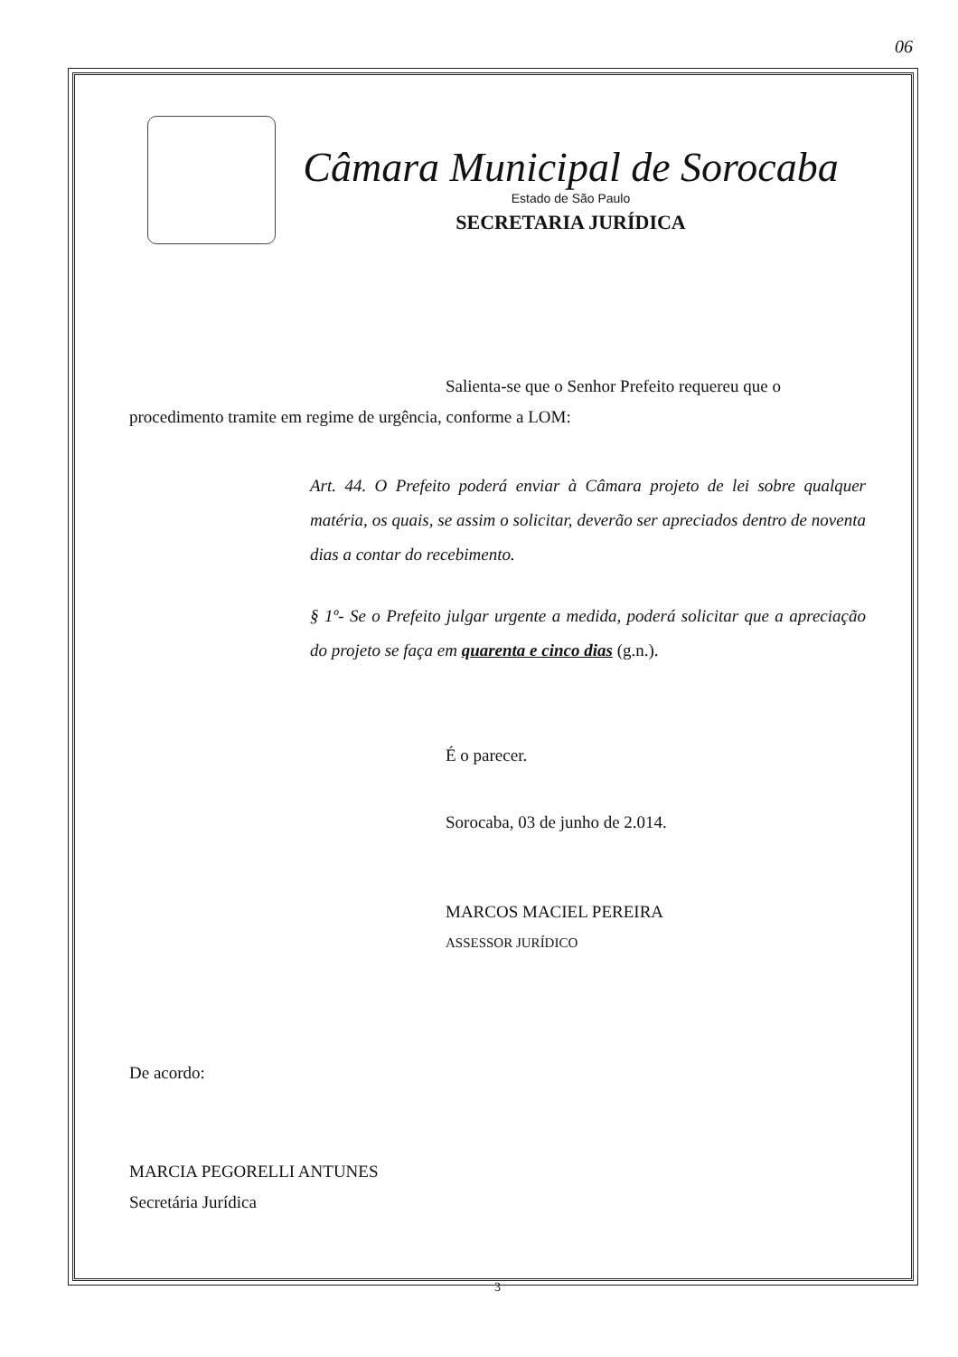06
Câmara Municipal de Sorocaba
Estado de São Paulo
SECRETARIA JURÍDICA
Salienta-se que o Senhor Prefeito requereu que o procedimento tramite em regime de urgência, conforme a LOM:
Art. 44. O Prefeito poderá enviar à Câmara projeto de lei sobre qualquer matéria, os quais, se assim o solicitar, deverão ser apreciados dentro de noventa dias a contar do recebimento.
§ 1º- Se o Prefeito julgar urgente a medida, poderá solicitar que a apreciação do projeto se faça em quarenta e cinco dias (g.n.).
É o parecer.
Sorocaba, 03 de junho de 2.014.
MARCOS MACIEL PEREIRA
ASSESSOR JURÍDICO
De acordo:
MARCIA PEGORELLI ANTUNES
Secretária Jurídica
3